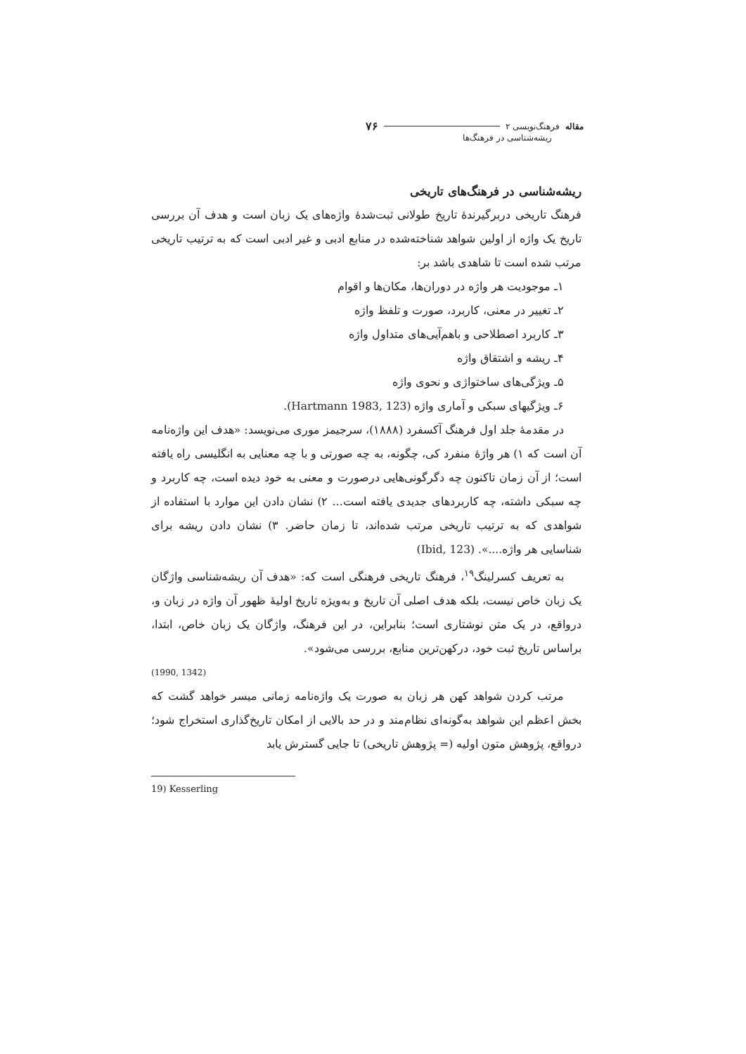مقاله فرهنگ‌نویسی ۲ ۷۶
ریشه‌شناسی در فرهنگ‌ها
ریشه‌شناسی در فرهنگ‌های تاریخی
فرهنگ تاریخی دربرگیرندهٔ تاریخ طولانی ثبت‌شدهٔ واژه‌های یک زبان است و هدف آن بررسی تاریخ یک واژه از اولین شواهد شناخته‌شده در منابع ادبی و غیر ادبی است که به ترتیب تاریخی مرتب شده است تا شاهدی باشد بر:
۱ـ موجودیت هر واژه در دوران‌ها، مکان‌ها و اقوام
۲ـ تغییر در معنی، کاربرد، صورت و تلفظ واژه
۳ـ کاربرد اصطلاحی و باهم‌آیی‌های متداول واژه
۴ـ ریشه و اشتقاق واژه
۵ـ ویژگی‌های ساختواژی و نحوی واژه
۶ـ ویژگیهای سبکی و آماری واژه (Hartmann 1983, 123).
در مقدمهٔ جلد اول فرهنگ آکسفرد (۱۸۸۸)، سرجیمز موری می‌نویسد: «هدف این واژه‌نامه آن است که ۱) هر واژهٔ منفرد کی، چگونه، به چه صورتی و با چه معنایی به انگلیسی راه یافته است؛ از آن زمان تاکنون چه دگرگونی‌هایی درصورت و معنی به خود دیده است، چه کاربرد و چه سبکی داشته، چه کاربردهای جدیدی یافته است... ۲) نشان دادن این موارد با استفاده از شواهدی که به ترتیب تاریخی مرتب شده‌اند، تا زمان حاضر. ۳) نشان دادن ریشه برای شناسایی هر واژه....». (Ibid, 123)
به تعریف کسرلینگ<sup>۱۹</sup>، فرهنگ تاریخی فرهنگی است که: «هدف آن ریشه‌شناسی واژگان یک زبان خاص نیست، بلکه هدف اصلی آن تاریخ و به‌ویژه تاریخ اولیهٔ ظهور آن واژه در زبان و، درواقع، در یک متن نوشتاری است؛ بنابراین، در این فرهنگ، واژگان یک زبان خاص، ابتدا، براساس تاریخ ثبت خود، درکهن‌ترین منابع، بررسی می‌شود».
(1990, 1342)
مرتب کردن شواهد کهن هر زبان به صورت یک واژه‌نامه زمانی میسر خواهد گشت که بخش اعظم این شواهد به‌گونه‌ای نظام‌مند و در حد بالایی از امکان تاریخ‌گذاری استخراج شود؛ درواقع، پژوهش متون اولیه (= پژوهش تاریخی) تا جایی گسترش یابد
19) Kesserling